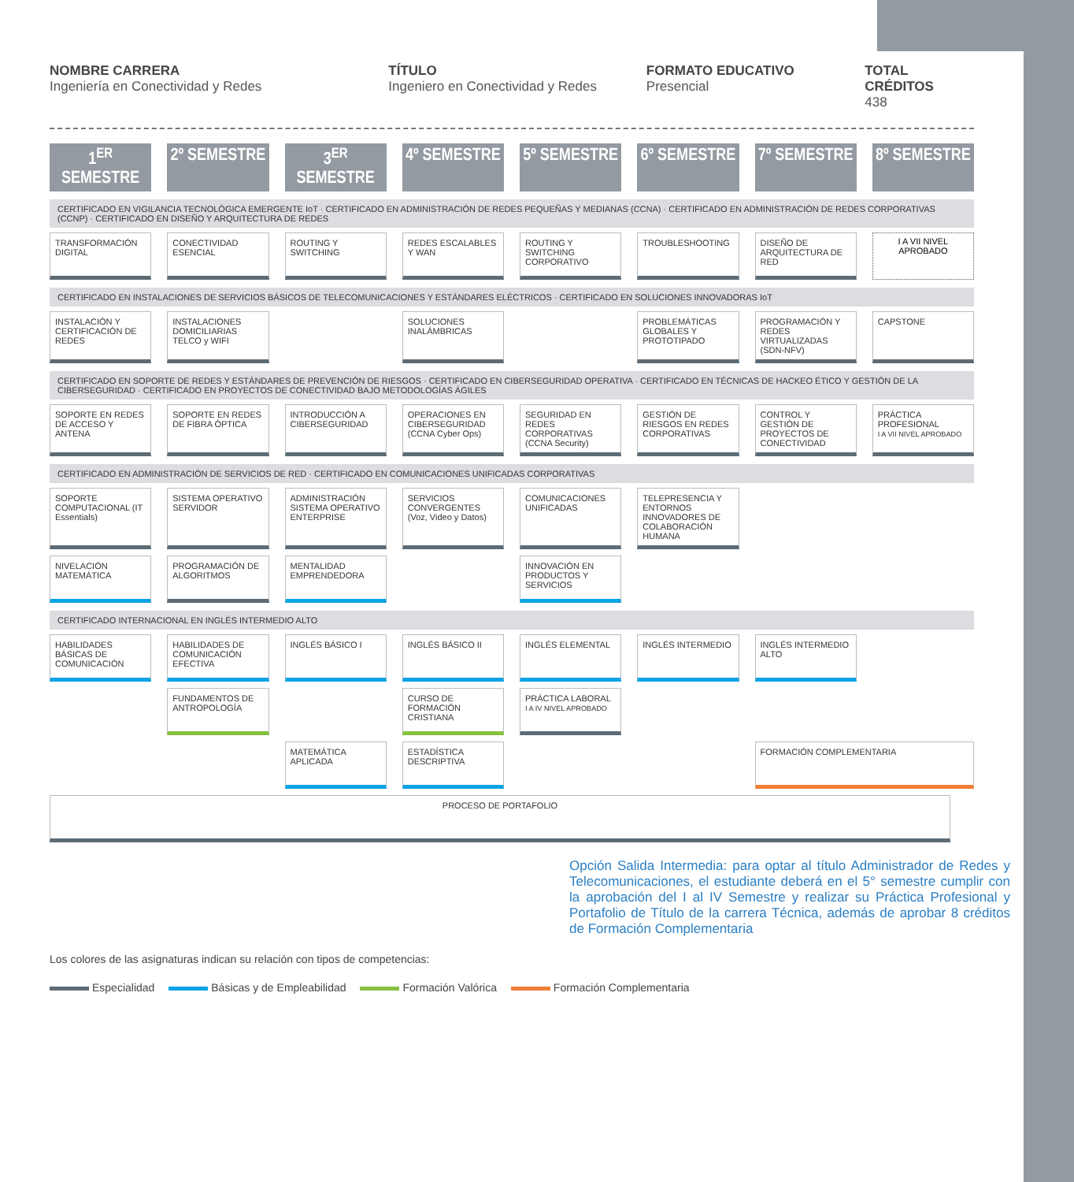NOMBRE CARRERA
Ingeniería en Conectividad y Redes
TÍTULO
Ingeniero en Conectividad y Redes
FORMATO EDUCATIVO
Presencial
TOTAL CRÉDITOS
438
1<sup>ER</sup> SEMESTRE
2º SEMESTRE
3<sup>ER</sup> SEMESTRE
4º SEMESTRE
5º SEMESTRE
6º SEMESTRE
7º SEMESTRE
8º SEMESTRE
CERTIFICADO EN VIGILANCIA TECNOLÓGICA EMERGENTE IoT · CERTIFICADO EN ADMINISTRACIÓN DE REDES PEQUEÑAS Y MEDIANAS (CCNA) · CERTIFICADO EN ADMINISTRACIÓN DE REDES CORPORATIVAS (CCNP) · CERTIFICADO EN DISEÑO Y ARQUITECTURA DE REDES
TRANSFORMACIÓN DIGITAL
CONECTIVIDAD ESENCIAL
ROUTING Y SWITCHING
REDES ESCALABLES Y WAN
ROUTING Y SWITCHING CORPORATIVO
TROUBLESHOOTING
DISEÑO DE ARQUITECTURA DE RED
I A VII NIVEL APROBADO
CERTIFICADO EN INSTALACIONES DE SERVICIOS BÁSICOS DE TELECOMUNICACIONES Y ESTÁNDARES ELÉCTRICOS · CERTIFICADO EN SOLUCIONES INNOVADORAS IoT
INSTALACIÓN Y CERTIFICACIÓN DE REDES
INSTALACIONES DOMICILIARIAS TELCO y WIFI
SOLUCIONES INALÁMBRICAS
PROBLEMÁTICAS GLOBALES Y PROTOTIPADO
PROGRAMACIÓN Y REDES VIRTUALIZADAS (SDN-NFV)
CAPSTONE
CERTIFICADO EN SOPORTE DE REDES Y ESTÁNDARES DE PREVENCIÓN DE RIESGOS · CERTIFICADO EN CIBERSEGURIDAD OPERATIVA · CERTIFICADO EN TÉCNICAS DE HACKEO ÉTICO Y GESTIÓN DE LA CIBERSEGURIDAD · CERTIFICADO EN PROYECTOS DE CONECTIVIDAD BAJO METODOLOGÍAS ÁGILES
SOPORTE EN REDES DE ACCESO Y ANTENA
SOPORTE EN REDES DE FIBRA ÓPTICA
INTRODUCCIÓN A CIBERSEGURIDAD
OPERACIONES EN CIBERSEGURIDAD (CCNA Cyber Ops)
SEGURIDAD EN REDES CORPORATIVAS (CCNA Security)
GESTIÓN DE RIESGOS EN REDES CORPORATIVAS
CONTROL Y GESTIÓN DE PROYECTOS DE CONECTIVIDAD
PRÁCTICA PROFESIONAL
I A VII NIVEL APROBADO
CERTIFICADO EN ADMINISTRACIÓN DE SERVICIOS DE RED · CERTIFICADO EN COMUNICACIONES UNIFICADAS CORPORATIVAS
SOPORTE COMPUTACIONAL (IT Essentials)
SISTEMA OPERATIVO SERVIDOR
ADMINISTRACIÓN SISTEMA OPERATIVO ENTERPRISE
SERVICIOS CONVERGENTES (Voz, Video y Datos)
COMUNICACIONES UNIFICADAS
TELEPRESENCIA Y ENTORNOS INNOVADORES DE COLABORACIÓN HUMANA
NIVELACIÓN MATEMÁTICA
PROGRAMACIÓN DE ALGORITMOS
MENTALIDAD EMPRENDEDORA
INNOVACIÓN EN PRODUCTOS Y SERVICIOS
CERTIFICADO INTERNACIONAL EN INGLÉS INTERMEDIO ALTO
HABILIDADES BÁSICAS DE COMUNICACIÓN
HABILIDADES DE COMUNICACIÓN EFECTIVA
INGLÉS BÁSICO I
INGLÉS BÁSICO II
INGLÉS ELEMENTAL
INGLÉS INTERMEDIO
INGLÉS INTERMEDIO ALTO
FUNDAMENTOS DE ANTROPOLOGÍA
CURSO DE FORMACIÓN CRISTIANA
PRÁCTICA LABORAL
I A IV NIVEL APROBADO
MATEMÁTICA APLICADA
ESTADÍSTICA DESCRIPTIVA
FORMACIÓN COMPLEMENTARIA
PROCESO DE PORTAFOLIO
Opción Salida Intermedia: para optar al título Administrador de Redes y Telecomunicaciones, el estudiante deberá en el 5° semestre cumplir con la aprobación del I al IV Semestre y realizar su Práctica Profesional y Portafolio de Título de la carrera Técnica, además de aprobar 8 créditos de Formación Complementaria
Los colores de las asignaturas indican su relación con tipos de competencias:
Especialidad Básicas y de Empleabilidad Formación Valórica Formación Complementaria